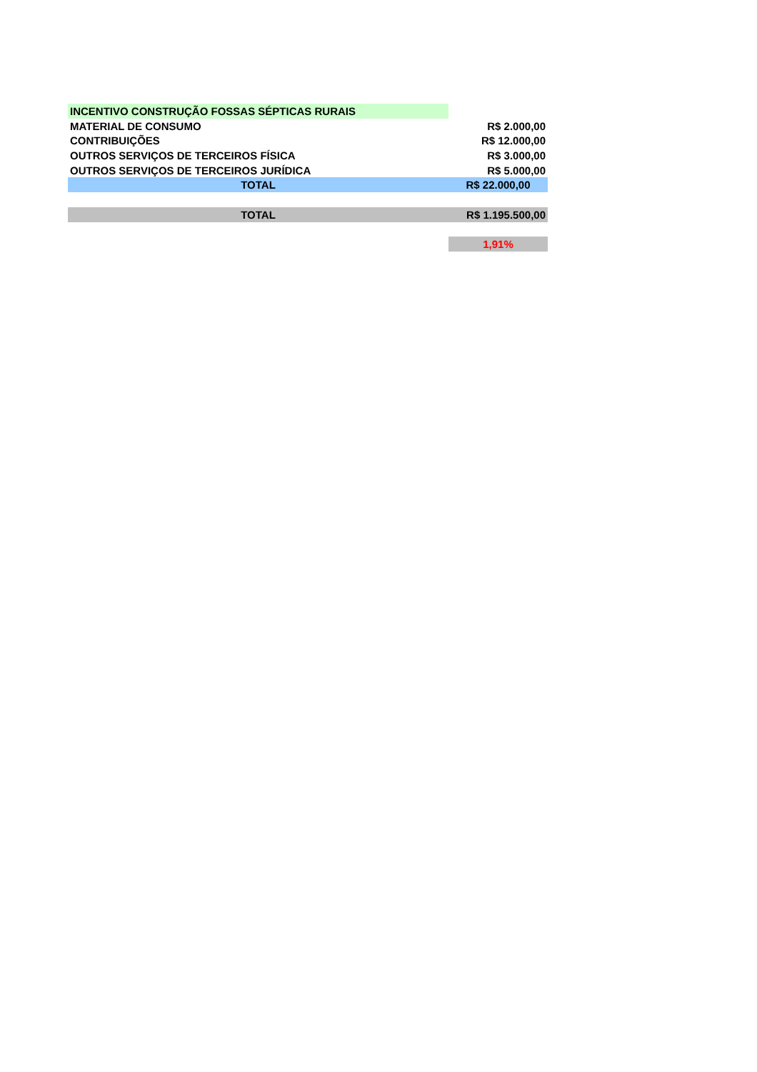| INCENTIVO CONSTRUÇÃO FOSSAS SÉPTICAS RURAIS | |
| MATERIAL DE CONSUMO | R$ 2.000,00 |
| CONTRIBUIÇÕES | R$ 12.000,00 |
| OUTROS SERVIÇOS DE TERCEIROS FÍSICA | R$ 3.000,00 |
| OUTROS SERVIÇOS DE TERCEIROS JURÍDICA | R$ 5.000,00 |
| TOTAL | R$ 22.000,00 |
| TOTAL | R$ 1.195.500,00 |
| | 1,91% |